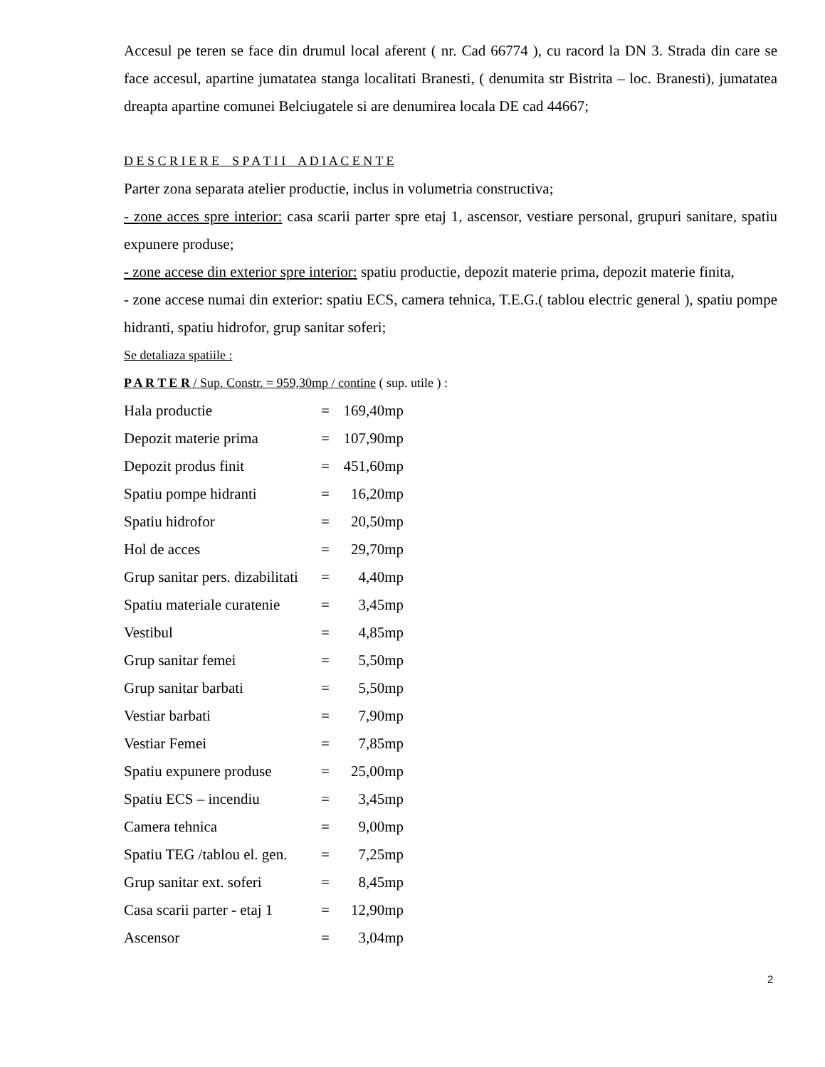Accesul pe teren se face din drumul local aferent ( nr. Cad 66774 ), cu racord la DN 3. Strada din care se face accesul, apartine jumatatea stanga localitati Branesti, ( denumita str Bistrita – loc. Branesti), jumatatea dreapta apartine comunei Belciugatele si are denumirea locala DE cad 44667;
D E S C R I E R E S P A T I I A D I A C E N T E
Parter zona separata atelier productie, inclus in volumetria constructiva;
- zone acces spre interior: casa scarii parter spre etaj 1, ascensor, vestiare personal, grupuri sanitare, spatiu expunere produse;
- zone accese din exterior spre interior: spatiu productie, depozit materie prima, depozit materie finita,
- zone accese numai din exterior: spatiu ECS, camera tehnica, T.E.G.( tablou electric general ), spatiu pompe hidranti, spatiu hidrofor, grup sanitar soferi;
Se detaliaza spatiile :
P A R T E R / Sup. Constr. = 959,30mp / contine ( sup. utile ) :
| Hala productie | = | 169,40mp |
| Depozit materie prima | = | 107,90mp |
| Depozit produs finit | = | 451,60mp |
| Spatiu pompe hidranti | = | 16,20mp |
| Spatiu hidrofor | = | 20,50mp |
| Hol de acces | = | 29,70mp |
| Grup sanitar pers. dizabilitati | = | 4,40mp |
| Spatiu materiale curatenie | = | 3,45mp |
| Vestibul | = | 4,85mp |
| Grup sanitar femei | = | 5,50mp |
| Grup sanitar barbati | = | 5,50mp |
| Vestiar barbati | = | 7,90mp |
| Vestiar Femei | = | 7,85mp |
| Spatiu expunere produse | = | 25,00mp |
| Spatiu ECS – incendiu | = | 3,45mp |
| Camera tehnica | = | 9,00mp |
| Spatiu TEG /tablou el. gen. | = | 7,25mp |
| Grup sanitar ext. soferi | = | 8,45mp |
| Casa scarii parter - etaj 1 | = | 12,90mp |
| Ascensor | = | 3,04mp |
2